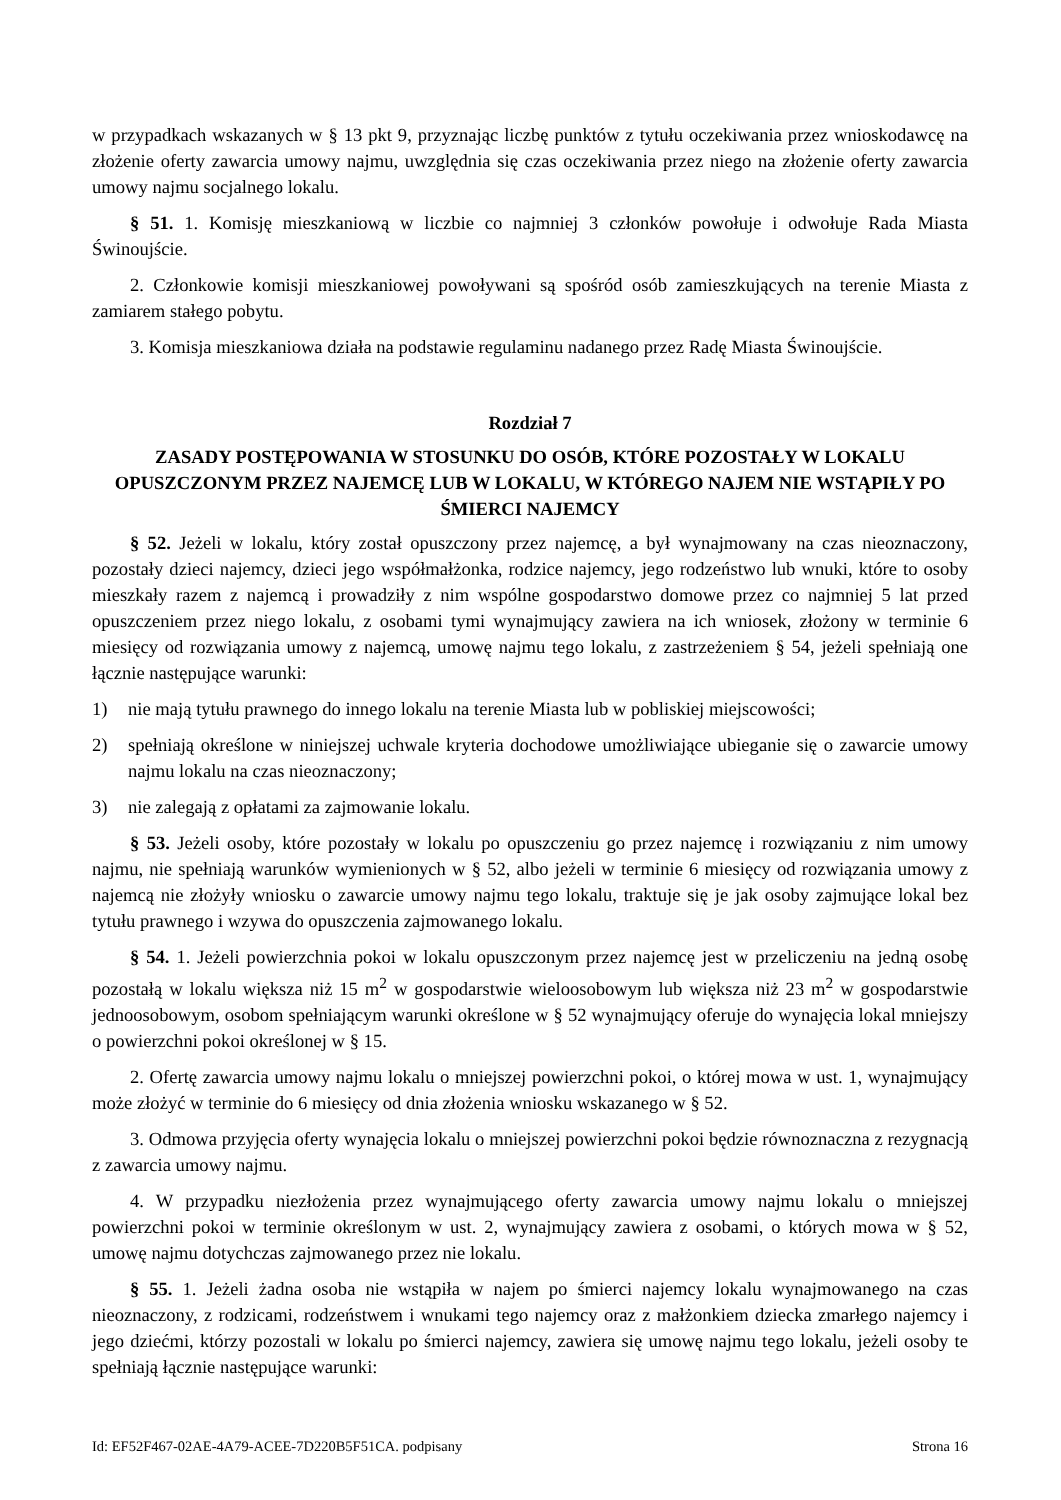w przypadkach wskazanych w § 13 pkt 9, przyznając liczbę punktów z tytułu oczekiwania przez wnioskodawcę na złożenie oferty zawarcia umowy najmu, uwzględnia się czas oczekiwania przez niego na złożenie oferty zawarcia umowy najmu socjalnego lokalu.
§ 51. 1. Komisję mieszkaniową w liczbie co najmniej 3 członków powołuje i odwołuje Rada Miasta Świnoujście.
2. Członkowie komisji mieszkaniowej powoływani są spośród osób zamieszkujących na terenie Miasta z zamiarem stałego pobytu.
3. Komisja mieszkaniowa działa na podstawie regulaminu nadanego przez Radę Miasta Świnoujście.
Rozdział 7
ZASADY POSTĘPOWANIA W STOSUNKU DO OSÓB, KTÓRE POZOSTAŁY W LOKALU OPUSZCZONYM PRZEZ NAJEMCĘ LUB W LOKALU, W KTÓREGO NAJEM NIE WSTĄPIŁY PO ŚMIERCI NAJEMCY
§ 52. Jeżeli w lokalu, który został opuszczony przez najemcę, a był wynajmowany na czas nieoznaczony, pozostały dzieci najemcy, dzieci jego współmałżonka, rodzice najemcy, jego rodzeństwo lub wnuki, które to osoby mieszkały razem z najemcą i prowadziły z nim wspólne gospodarstwo domowe przez co najmniej 5 lat przed opuszczeniem przez niego lokalu, z osobami tymi wynajmujący zawiera na ich wniosek, złożony w terminie 6 miesięcy od rozwiązania umowy z najemcą, umowę najmu tego lokalu, z zastrzeżeniem § 54, jeżeli spełniają one łącznie następujące warunki:
1) nie mają tytułu prawnego do innego lokalu na terenie Miasta lub w pobliskiej miejscowości;
2) spełniają określone w niniejszej uchwale kryteria dochodowe umożliwiające ubieganie się o zawarcie umowy najmu lokalu na czas nieoznaczony;
3) nie zalegają z opłatami za zajmowanie lokalu.
§ 53. Jeżeli osoby, które pozostały w lokalu po opuszczeniu go przez najemcę i rozwiązaniu z nim umowy najmu, nie spełniają warunków wymienionych w § 52, albo jeżeli w terminie 6 miesięcy od rozwiązania umowy z najemcą nie złożyły wniosku o zawarcie umowy najmu tego lokalu, traktuje się je jak osoby zajmujące lokal bez tytułu prawnego i wzywa do opuszczenia zajmowanego lokalu.
§ 54. 1. Jeżeli powierzchnia pokoi w lokalu opuszczonym przez najemcę jest w przeliczeniu na jedną osobę pozostałą w lokalu większa niż 15 m<sup>2</sup> w gospodarstwie wieloosobowym lub większa niż 23 m<sup>2</sup> w gospodarstwie jednoosobowym, osobom spełniającym warunki określone w § 52 wynajmujący oferuje do wynajęcia lokal mniejszy o powierzchni pokoi określonej w § 15.
2. Ofertę zawarcia umowy najmu lokalu o mniejszej powierzchni pokoi, o której mowa w ust. 1, wynajmujący może złożyć w terminie do 6 miesięcy od dnia złożenia wniosku wskazanego w § 52.
3. Odmowa przyjęcia oferty wynajęcia lokalu o mniejszej powierzchni pokoi będzie równoznaczna z rezygnacją z zawarcia umowy najmu.
4. W przypadku niezłożenia przez wynajmującego oferty zawarcia umowy najmu lokalu o mniejszej powierzchni pokoi w terminie określonym w ust. 2, wynajmujący zawiera z osobami, o których mowa w § 52, umowę najmu dotychczas zajmowanego przez nie lokalu.
§ 55. 1. Jeżeli żadna osoba nie wstąpiła w najem po śmierci najemcy lokalu wynajmowanego na czas nieoznaczony, z rodzicami, rodzeństwem i wnukami tego najemcy oraz z małżonkiem dziecka zmarłego najemcy i jego dziećmi, którzy pozostali w lokalu po śmierci najemcy, zawiera się umowę najmu tego lokalu, jeżeli osoby te spełniają łącznie następujące warunki:
Id: EF52F467-02AE-4A79-ACEE-7D220B5F51CA. podpisany Strona 16